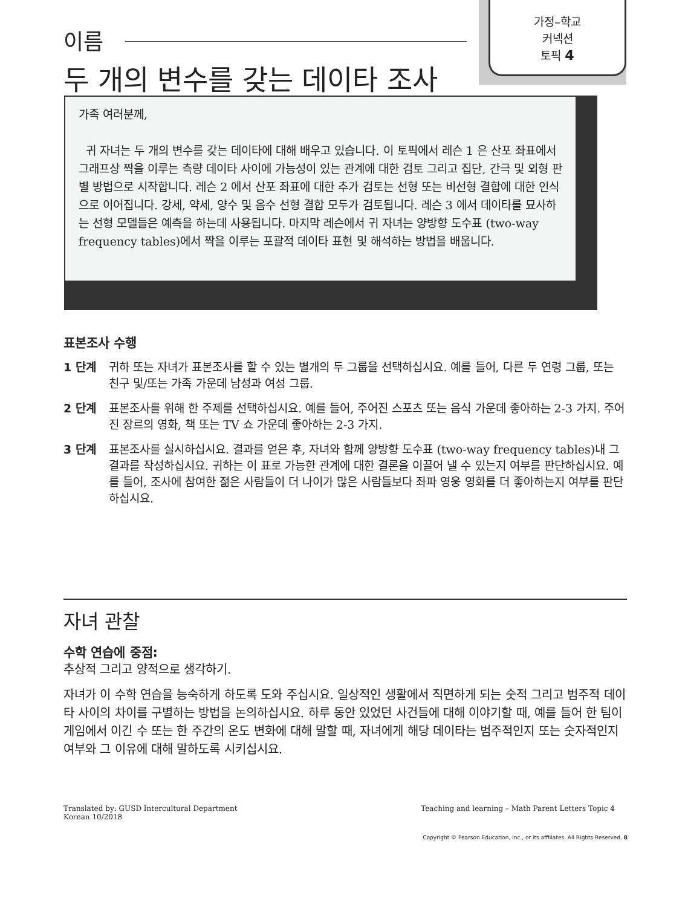가정–학교
커넥션
토픽 4
이름
두 개의 변수를 갖는 데이타 조사
가족 여러분께,
귀 자녀는 두 개의 변수를 갖는 데이타에 대해 배우고 있습니다. 이 토픽에서 레슨 1 은 산포 좌표에서 그래프상 짝을 이루는 측량 데이타 사이에 가능성이 있는 관계에 대한 검토 그리고 집단, 간극 및 외형 판별 방법으로 시작합니다. 레슨 2 에서 산포 좌표에 대한 추가 검토는 선형 또는 비선형 결합에 대한 인식으로 이어집니다. 강세, 약세, 양수 및 음수 선형 결합 모두가 검토됩니다. 레슨 3 에서 데이타를 묘사하는 선형 모델들은 예측을 하는데 사용됩니다. 마지막 레슨에서 귀 자녀는 양방향 도수표 (two-way frequency tables)에서 짝을 이루는 포괄적 데이타 표현 및 해석하는 방법을 배웁니다.
표본조사 수행
1 단계 귀하 또는 자녀가 표본조사를 할 수 있는 별개의 두 그룹을 선택하십시요. 예를 들어, 다른 두 연령 그룹, 또는 친구 및/또는 가족 가운데 남성과 여성 그룹.
2 단계 표본조사를 위해 한 주제를 선택하십시요. 예를 들어, 주어진 스포츠 또는 음식 가운데 좋아하는 2-3 가지. 주어진 장르의 영화, 책 또는 TV 쇼 가운데 좋아하는 2-3 가지.
3 단계 표본조사를 실시하십시요. 결과를 얻은 후, 자녀와 함께 양방향 도수표 (two-way frequency tables)내 그 결과를 작성하십시요. 귀하는 이 표로 가능한 관계에 대한 결론을 이끌어 낼 수 있는지 여부를 판단하십시요. 예를 들어, 조사에 참여한 젊은 사람들이 더 나이가 많은 사람들보다 좌파 영웅 영화를 더 좋아하는지 여부를 판단하십시요.
자녀 관찰
수학 연습에 중점:
추상적 그리고 양적으로 생각하기.
자녀가 이 수학 연습을 능숙하게 하도록 도와 주십시요. 일상적인 생활에서 직면하게 되는 숫적 그리고 범주적 데이타 사이의 차이를 구별하는 방법을 논의하십시요. 하루 동안 있었던 사건들에 대해 이야기할 때, 예를 들어 한 팀이 게임에서 이긴 수 또는 한 주간의 온도 변화에 대해 말할 때, 자녀에게 해당 데이타는 범주적인지 또는 숫자적인지 여부와 그 이유에 대해 말하도록 시키십시요.
Translated by: GUSD Intercultural Department
Korean 10/2018
Teaching and learning – Math Parent Letters Topic 4
Copyright © Pearson Education, Inc., or its affiliates. All Rights Reserved. 8